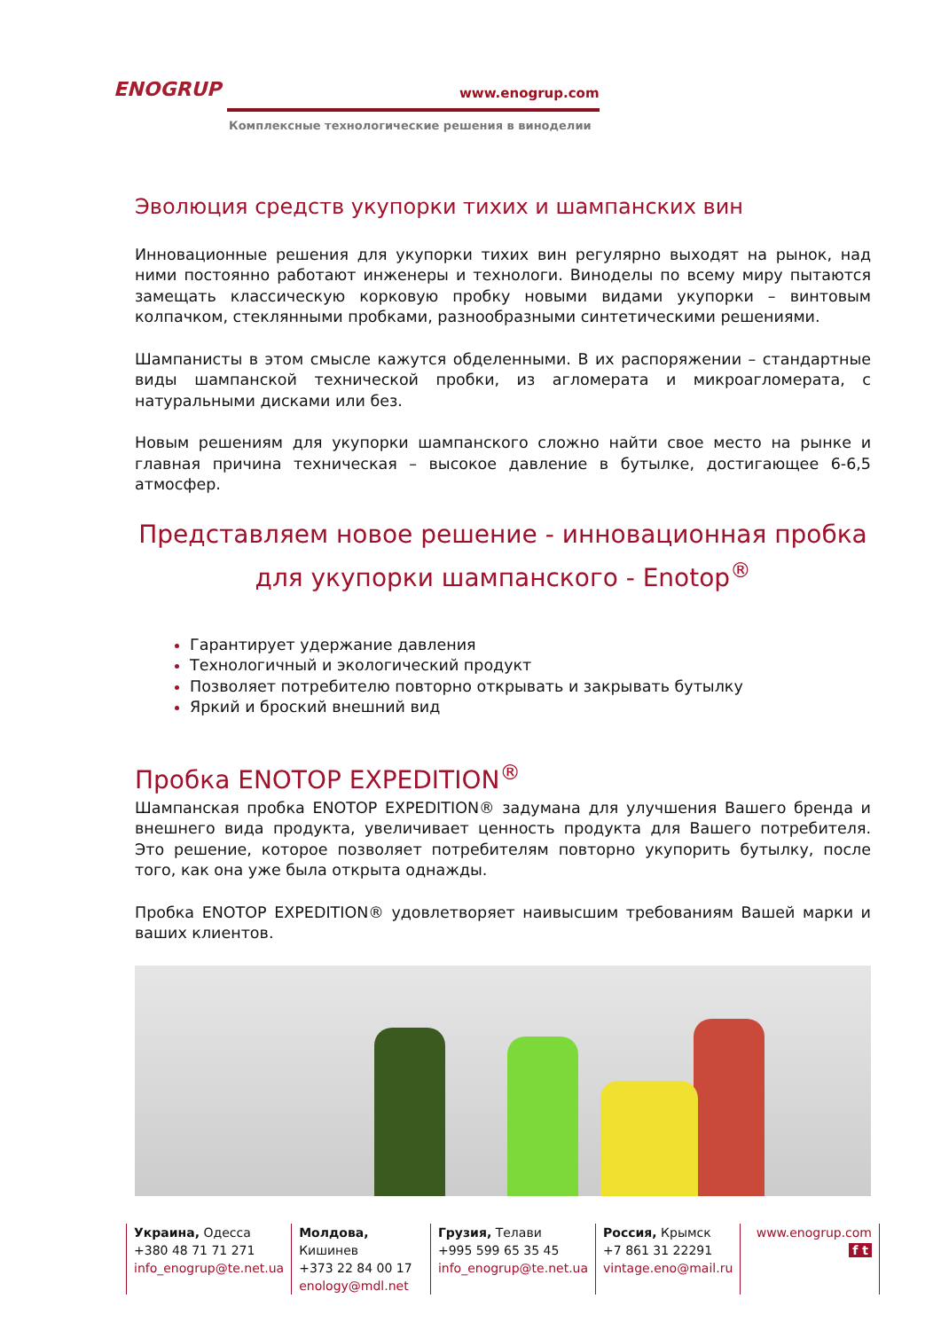ENOGRUP
www.enogrup.com
Комплексные технологические решения в виноделии
Эволюция средств укупорки тихих и шампанских вин
Инновационные решения для укупорки тихих вин регулярно выходят на рынок, над ними постоянно работают инженеры и технологи. Виноделы по всему миру пытаются замещать классическую корковую пробку новыми видами укупорки – винтовым колпачком, стеклянными пробками, разнообразными синтетическими решениями.
Шампанисты в этом смысле кажутся обделенными. В их распоряжении – стандартные виды шампанской технической пробки, из агломерата и микроагломерата, с натуральными дисками или без.
Новым решениям для укупорки шампанского сложно найти свое место на рынке и главная причина техническая – высокое давление в бутылке, достигающее 6-6,5 атмосфер.
Представляем новое решение - инновационная пробка для укупорки шампанского - Enotop<sup>®</sup>
Гарантирует удержание давления
Технологичный и экологический продукт
Позволяет потребителю повторно открывать и закрывать бутылку
Яркий и броский внешний вид
Пробка ENOTOP EXPEDITION<sup>®</sup>
Шампанская пробка ENOTOP EXPEDITION® задумана для улучшения Вашего бренда и внешнего вида продукта, увеличивает ценность продукта для Вашего потребителя. Это решение, которое позволяет потребителям повторно укупорить бутылку, после того, как она уже была открыта однажды.
Пробка ENOTOP EXPEDITION® удовлетворяет наивысшим требованиям Вашей марки и ваших клиентов.
Украина, Одесса
+380 48 71 71 271
info_enogrup@te.net.ua
Молдова, Кишинев
+373 22 84 00 17
enology@mdl.net
Грузия, Телави
+995 599 65 35 45
info_enogrup@te.net.ua
Россия, Крымск
+7 861 31 22291
vintage.eno@mail.ru
www.enogrup.com
f t